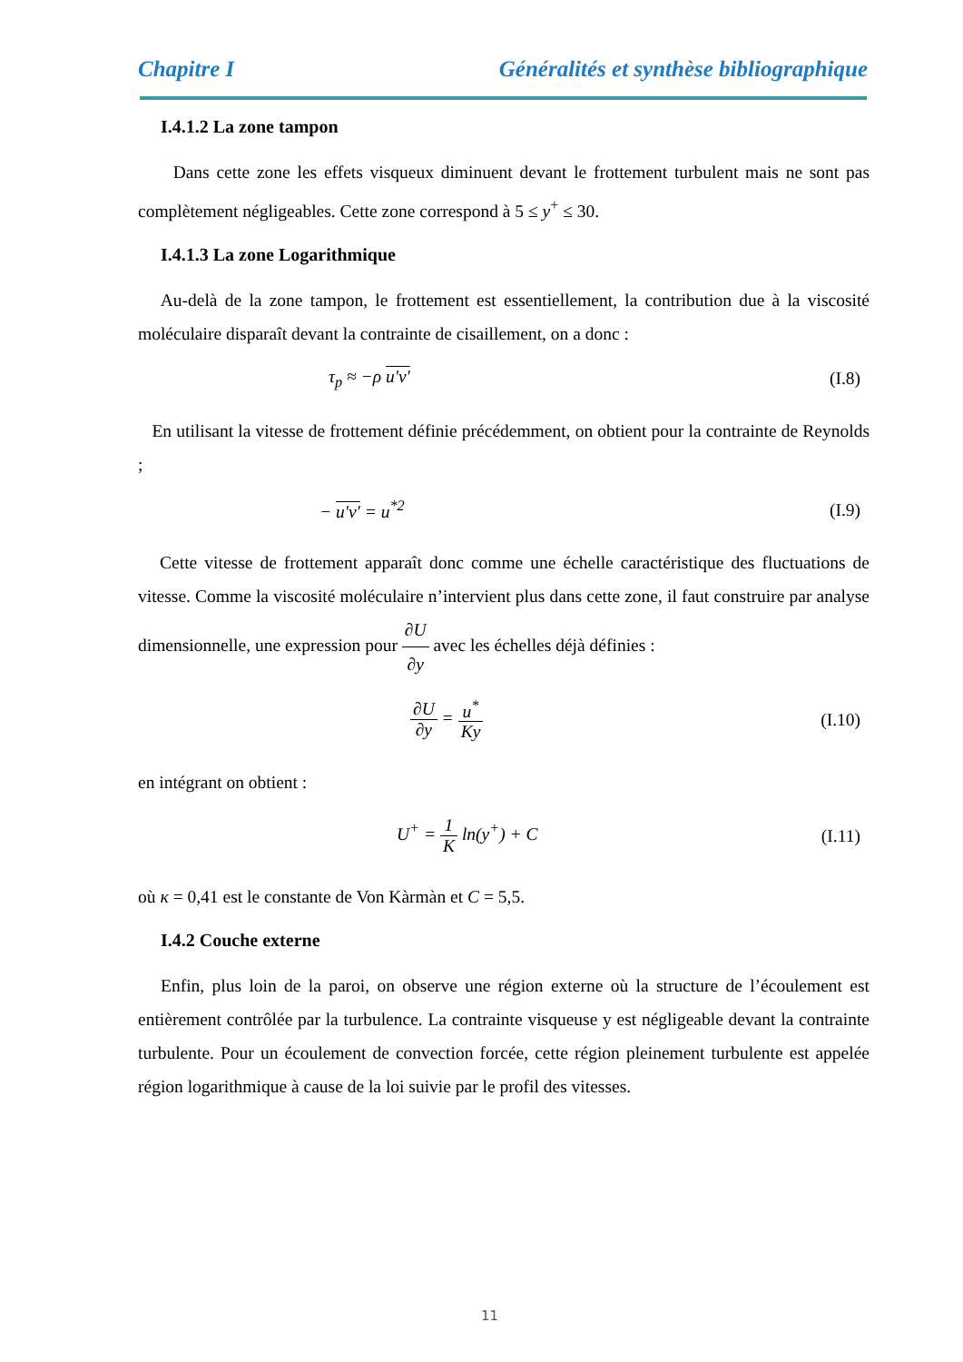Chapitre I Généralités et synthèse bibliographique
I.4.1.2 La zone tampon
Dans cette zone les effets visqueux diminuent devant le frottement turbulent mais ne sont pas complètement négligeables. Cette zone correspond à 5 ≤ y<sup>+</sup> ≤ 30.
I.4.1.3 La zone Logarithmique
Au-delà de la zone tampon, le frottement est essentiellement, la contribution due à la viscosité moléculaire disparaît devant la contrainte de cisaillement, on a donc :
τ<sub>p</sub> ≈ −ρ u'v' (I.8)
En utilisant la vitesse de frottement définie précédemment, on obtient pour la contrainte de Reynolds ;
− u'v' = u<sup>*2</sup> (I.9)
Cette vitesse de frottement apparaît donc comme une échelle caractéristique des fluctuations de vitesse. Comme la viscosité moléculaire n’intervient plus dans cette zone, il faut construire par analyse dimensionnelle, une expression pour ∂U ∂y avec les échelles déjà définies :
∂U ∂y = u<sup>*</sup> Ky (I.10)
en intégrant on obtient :
U<sup>+</sup> = 1 K ln(y<sup>+</sup>) + C (I.11)
où κ = 0,41 est le constante de Von Kàrmàn et C = 5,5.
I.4.2 Couche externe
Enfin, plus loin de la paroi, on observe une région externe où la structure de l’écoulement est entièrement contrôlée par la turbulence. La contrainte visqueuse y est négligeable devant la contrainte turbulente. Pour un écoulement de convection forcée, cette région pleinement turbulente est appelée région logarithmique à cause de la loi suivie par le profil des vitesses.
11